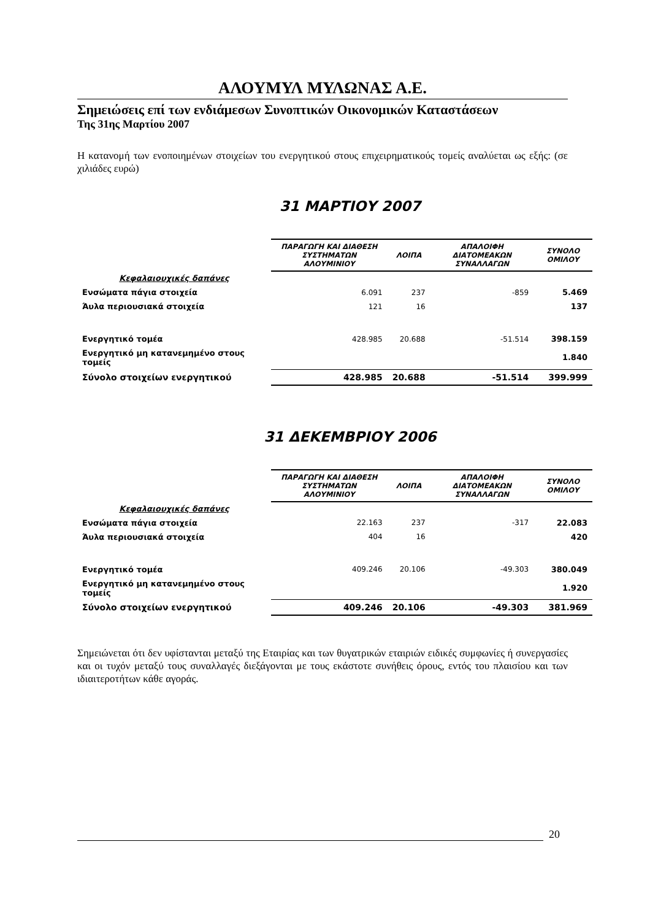ΑΛΟΥΜΥΛ ΜΥΛΩΝΑΣ Α.Ε.
Σημειώσεις επί των ενδιάμεσων Συνοπτικών Οικονομικών Καταστάσεων
Της 31ης Μαρτίου 2007
Η κατανομή των ενοποιημένων στοιχείων του ενεργητικού στους επιχειρηματικούς τομείς αναλύεται ως εξής: (σε χιλιάδες ευρώ)
31 ΜΑΡΤΙΟΥ 2007
| | ΠΑΡΑΓΩΓΗ ΚΑΙ ΔΙΑΘΕΣΗ ΣΥΣΤΗΜΑΤΩΝ ΑΛΟΥΜΙΝΙΟΥ | ΛΟΙΠΑ | ΑΠΑΛΟΙΦΗ ΔΙΑΤΟΜΕΑΚΩΝ ΣΥΝΑΛΛΑΓΩΝ | ΣΥΝΟΛΟ ΟΜΙΛΟΥ |
| Κεφαλαιουχικές δαπάνες | | | | |
| Ενσώματα πάγια στοιχεία | 6.091 | 237 | -859 | 5.469 |
| Άυλα περιουσιακά στοιχεία | 121 | 16 | | 137 |
| Ενεργητικό τομέα | 428.985 | 20.688 | -51.514 | 398.159 |
| Ενεργητικό μη κατανεμημένο στους τομείς | | | | 1.840 |
| Σύνολο στοιχείων ενεργητικού | 428.985 | 20.688 | -51.514 | 399.999 |
31 ΔΕΚΕΜΒΡΙΟΥ 2006
| | ΠΑΡΑΓΩΓΗ ΚΑΙ ΔΙΑΘΕΣΗ ΣΥΣΤΗΜΑΤΩΝ ΑΛΟΥΜΙΝΙΟΥ | ΛΟΙΠΑ | ΑΠΑΛΟΙΦΗ ΔΙΑΤΟΜΕΑΚΩΝ ΣΥΝΑΛΛΑΓΩΝ | ΣΥΝΟΛΟ ΟΜΙΛΟΥ |
| Κεφαλαιουχικές δαπάνες | | | | |
| Ενσώματα πάγια στοιχεία | 22.163 | 237 | -317 | 22.083 |
| Άυλα περιουσιακά στοιχεία | 404 | 16 | | 420 |
| Ενεργητικό τομέα | 409.246 | 20.106 | -49.303 | 380.049 |
| Ενεργητικό μη κατανεμημένο στους τομείς | | | | 1.920 |
| Σύνολο στοιχείων ενεργητικού | 409.246 | 20.106 | -49.303 | 381.969 |
Σημειώνεται ότι δεν υφίστανται μεταξύ της Εταιρίας και των θυγατρικών εταιριών ειδικές συμφωνίες ή συνεργασίες και οι τυχόν μεταξύ τους συναλλαγές διεξάγονται με τους εκάστοτε συνήθεις όρους, εντός του πλαισίου και των ιδιαιτεροτήτων κάθε αγοράς.
20